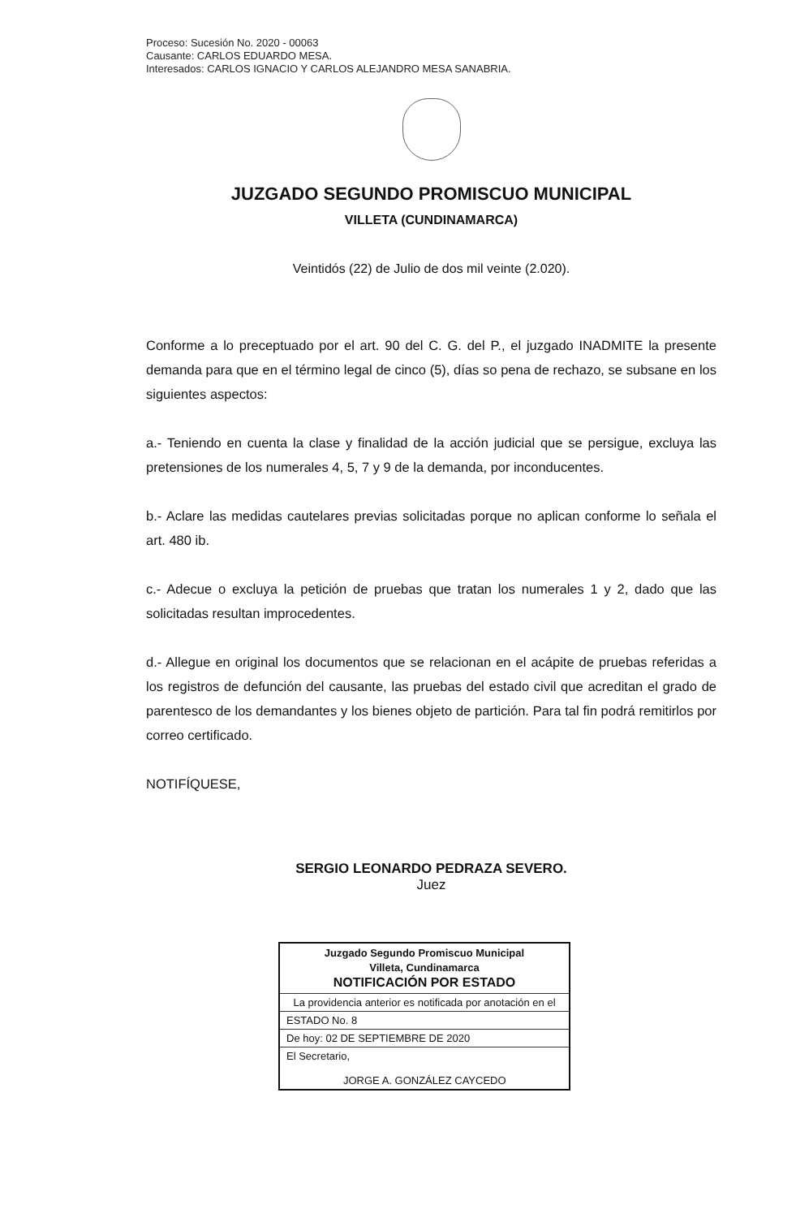Proceso: Sucesión No. 2020 - 00063
Causante: CARLOS EDUARDO MESA.
Interesados: CARLOS IGNACIO Y CARLOS ALEJANDRO MESA SANABRIA.
JUZGADO SEGUNDO PROMISCUO MUNICIPAL
VILLETA (CUNDINAMARCA)
Veintidós (22) de Julio de dos mil veinte (2.020).
Conforme a lo preceptuado por el art. 90 del C. G. del P., el juzgado INADMITE la presente demanda para que en el término legal de cinco (5), días so pena de rechazo, se subsane en los siguientes aspectos:
a.- Teniendo en cuenta la clase y finalidad de la acción judicial que se persigue, excluya las pretensiones de los numerales 4, 5, 7 y 9 de la demanda, por inconducentes.
b.- Aclare las medidas cautelares previas solicitadas porque no aplican conforme lo señala el art. 480 ib.
c.- Adecue o excluya la petición de pruebas que tratan los numerales 1 y 2, dado que las solicitadas resultan improcedentes.
d.- Allegue en original los documentos que se relacionan en el acápite de pruebas referidas a los registros de defunción del causante, las pruebas del estado civil que acreditan el grado de parentesco de los demandantes y los bienes objeto de partición. Para tal fin podrá remitirlos por correo certificado.
NOTIFÍQUESE,
SERGIO LEONARDO PEDRAZA SEVERO.
Juez
| Juzgado Segundo Promiscuo Municipal Villeta, Cundinamarca NOTIFICACIÓN POR ESTADO |
| La providencia anterior es notificada por anotación en el |
| ESTADO No. 8 |
| De hoy: 02 DE SEPTIEMBRE DE 2020 |
| El Secretario, JORGE A. GONZÁLEZ CAYCEDO |